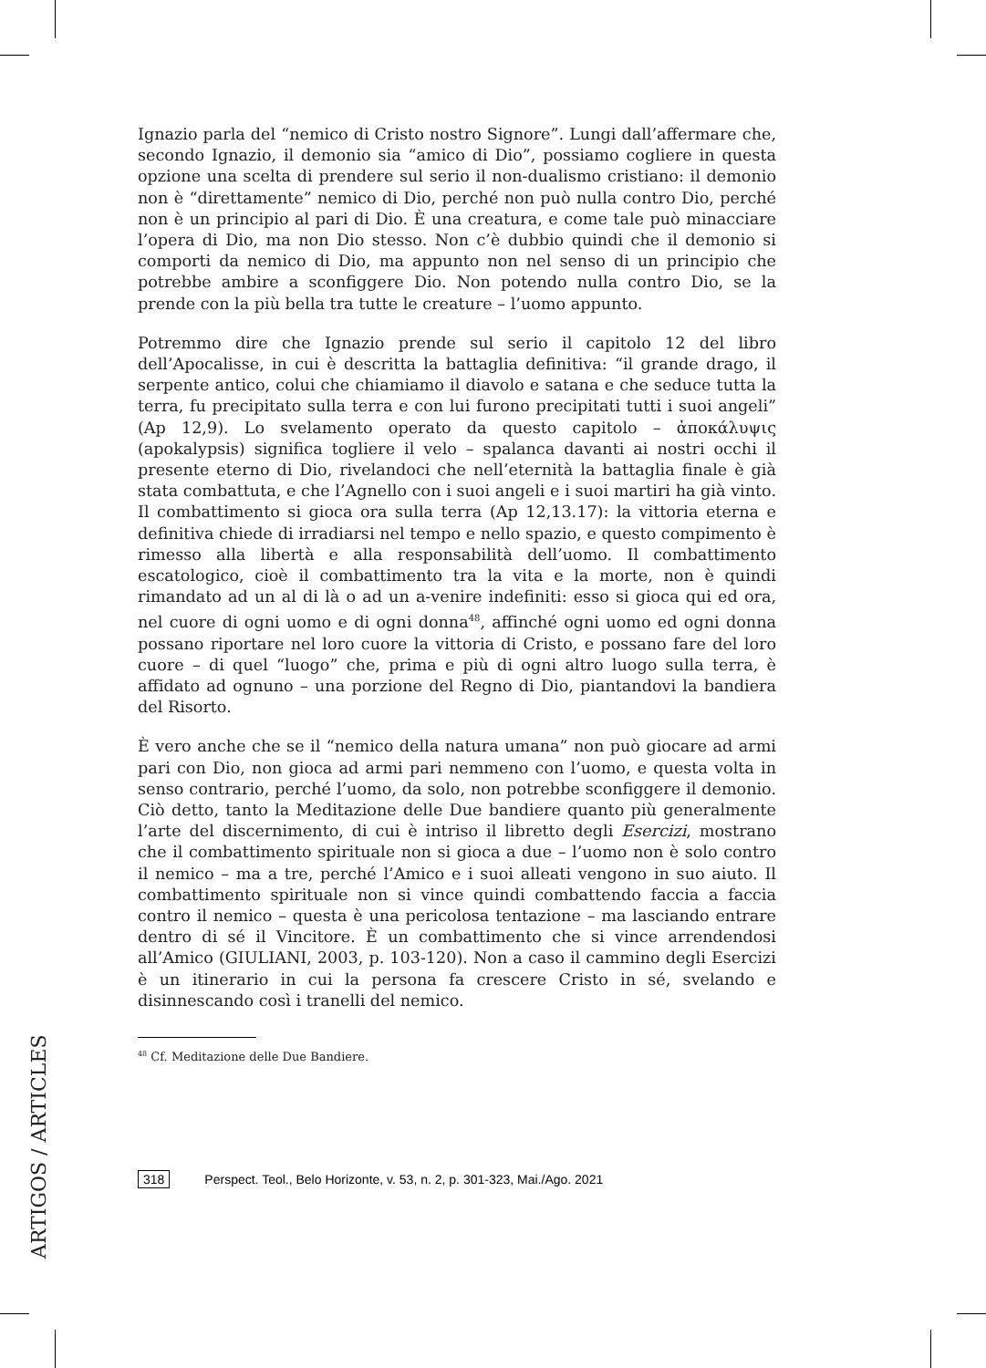Ignazio parla del “nemico di Cristo nostro Signore”. Lungi dall’affermare che, secondo Ignazio, il demonio sia “amico di Dio”, possiamo cogliere in questa opzione una scelta di prendere sul serio il non-dualismo cristiano: il demonio non è “direttamente” nemico di Dio, perché non può nulla contro Dio, perché non è un principio al pari di Dio. È una creatura, e come tale può minacciare l’opera di Dio, ma non Dio stesso. Non c’è dubbio quindi che il demonio si comporti da nemico di Dio, ma appunto non nel senso di un principio che potrebbe ambire a sconfiggere Dio. Non potendo nulla contro Dio, se la prende con la più bella tra tutte le creature – l’uomo appunto.
Potremmo dire che Ignazio prende sul serio il capitolo 12 del libro dell’Apocalisse, in cui è descritta la battaglia definitiva: “il grande drago, il serpente antico, colui che chiamiamo il diavolo e satana e che seduce tutta la terra, fu precipitato sulla terra e con lui furono precipitati tutti i suoi angeli” (Ap 12,9). Lo svelamento operato da questo capitolo – ἀποκάλυψις (apokalypsis) significa togliere il velo – spalanca davanti ai nostri occhi il presente eterno di Dio, rivelandoci che nell’eternità la battaglia finale è già stata combattuta, e che l’Agnello con i suoi angeli e i suoi martiri ha già vinto. Il combattimento si gioca ora sulla terra (Ap 12,13.17): la vittoria eterna e definitiva chiede di irradiarsi nel tempo e nello spazio, e questo compimento è rimesso alla libertà e alla responsabilità dell’uomo. Il combattimento escatologico, cioè il combattimento tra la vita e la morte, non è quindi rimandato ad un al di là o ad un a-venire indefiniti: esso si gioca qui ed ora, nel cuore di ogni uomo e di ogni donna<sup>48</sup>, affinché ogni uomo ed ogni donna possano riportare nel loro cuore la vittoria di Cristo, e possano fare del loro cuore – di quel “luogo” che, prima e più di ogni altro luogo sulla terra, è affidato ad ognuno – una porzione del Regno di Dio, piantandovi la bandiera del Risorto.
È vero anche che se il “nemico della natura umana” non può giocare ad armi pari con Dio, non gioca ad armi pari nemmeno con l’uomo, e questa volta in senso contrario, perché l’uomo, da solo, non potrebbe sconfiggere il demonio. Ciò detto, tanto la Meditazione delle Due bandiere quanto più generalmente l’arte del discernimento, di cui è intriso il libretto degli Esercizi, mostrano che il combattimento spirituale non si gioca a due – l’uomo non è solo contro il nemico – ma a tre, perché l’Amico e i suoi alleati vengono in suo aiuto. Il combattimento spirituale non si vince quindi combattendo faccia a faccia contro il nemico – questa è una pericolosa tentazione – ma lasciando entrare dentro di sé il Vincitore. È un combattimento che si vince arrendendosi all’Amico (GIULIANI, 2003, p. 103-120). Non a caso il cammino degli Esercizi è un itinerario in cui la persona fa crescere Cristo in sé, svelando e disinnescando così i tranelli del nemico.
<sup>48</sup> Cf. Meditazione delle Due Bandiere.
ARTIGOS / ARTICLES
318 Perspect. Teol., Belo Horizonte, v. 53, n. 2, p. 301-323, Mai./Ago. 2021